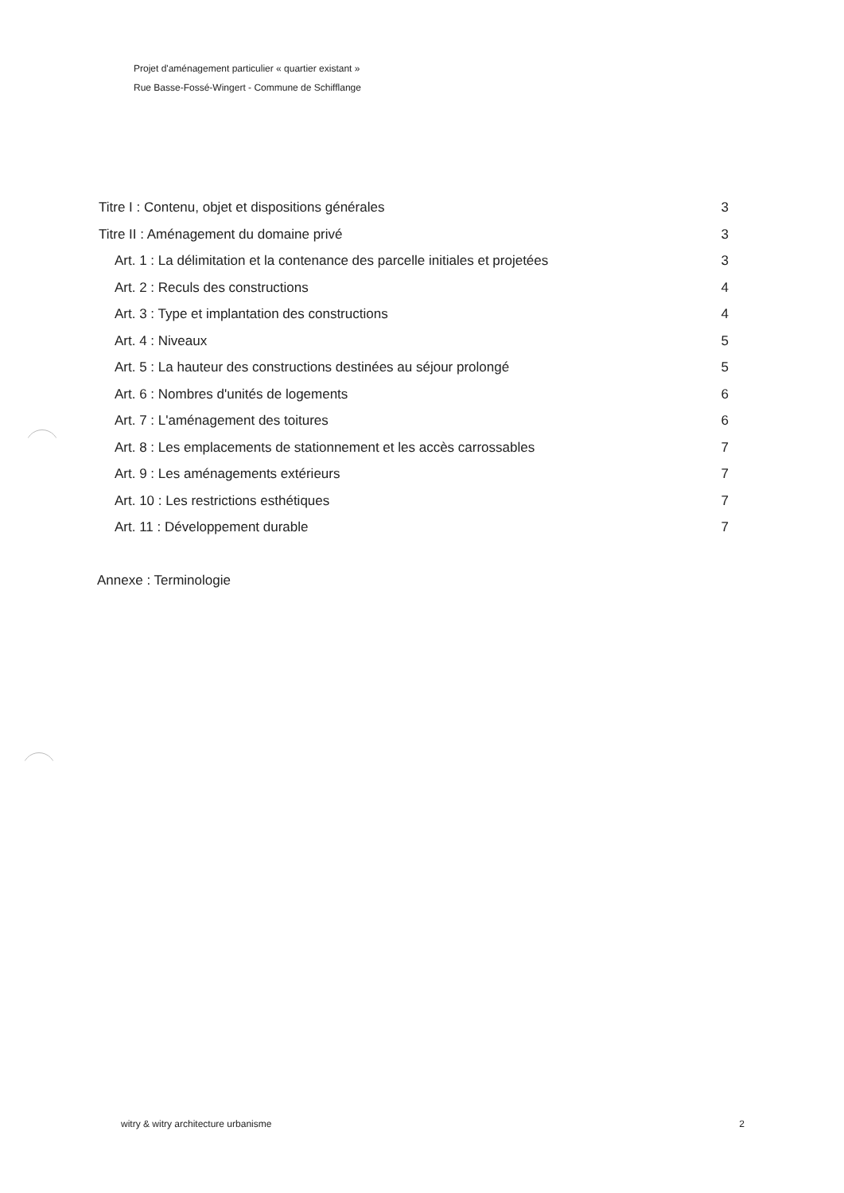Projet d'aménagement particulier « quartier existant »
Rue Basse-Fossé-Wingert - Commune de Schifflange
Titre I : Contenu, objet et dispositions générales 3
Titre II : Aménagement du domaine privé 3
Art. 1 : La délimitation et la contenance des parcelle initiales et projetées 3
Art. 2 : Reculs des constructions 4
Art. 3 : Type et implantation des constructions 4
Art. 4 : Niveaux 5
Art. 5 : La hauteur des constructions destinées au séjour prolongé 5
Art. 6 : Nombres d'unités de logements 6
Art. 7 : L'aménagement des toitures 6
Art. 8 : Les emplacements de stationnement et les accès carrossables 7
Art. 9 : Les aménagements extérieurs 7
Art. 10 : Les restrictions esthétiques 7
Art. 11 : Développement durable 7
Annexe : Terminologie
witry & witry architecture urbanisme 2